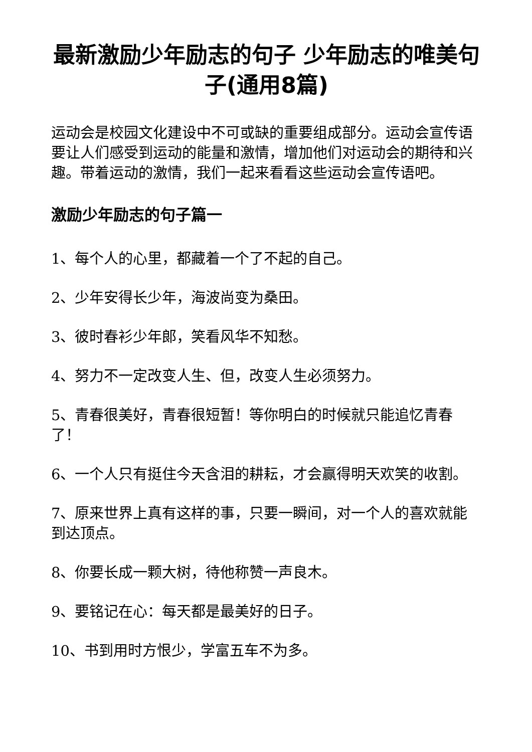最新激励少年励志的句子 少年励志的唯美句子(通用8篇)
运动会是校园文化建设中不可或缺的重要组成部分。运动会宣传语要让人们感受到运动的能量和激情，增加他们对运动会的期待和兴趣。带着运动的激情，我们一起来看看这些运动会宣传语吧。
激励少年励志的句子篇一
1、每个人的心里，都藏着一个了不起的自己。
2、少年安得长少年，海波尚变为桑田。
3、彼时春衫少年郎，笑看风华不知愁。
4、努力不一定改变人生、但，改变人生必须努力。
5、青春很美好，青春很短暂！等你明白的时候就只能追忆青春了！
6、一个人只有挺住今天含泪的耕耘，才会赢得明天欢笑的收割。
7、原来世界上真有这样的事，只要一瞬间，对一个人的喜欢就能到达顶点。
8、你要长成一颗大树，待他称赞一声良木。
9、要铭记在心：每天都是最美好的日子。
10、书到用时方恨少，学富五车不为多。